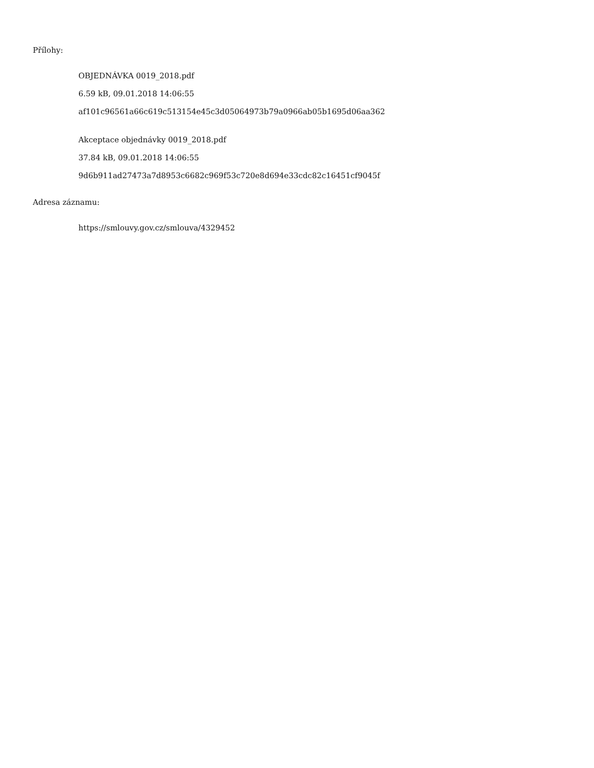Přílohy:
OBJEDNÁVKA 0019_2018.pdf
6.59 kB, 09.01.2018 14:06:55
af101c96561a66c619c513154e45c3d05064973b79a0966ab05b1695d06aa362
Akceptace objednávky 0019_2018.pdf
37.84 kB, 09.01.2018 14:06:55
9d6b911ad27473a7d8953c6682c969f53c720e8d694e33cdc82c16451cf9045f
Adresa záznamu:
https://smlouvy.gov.cz/smlouva/4329452